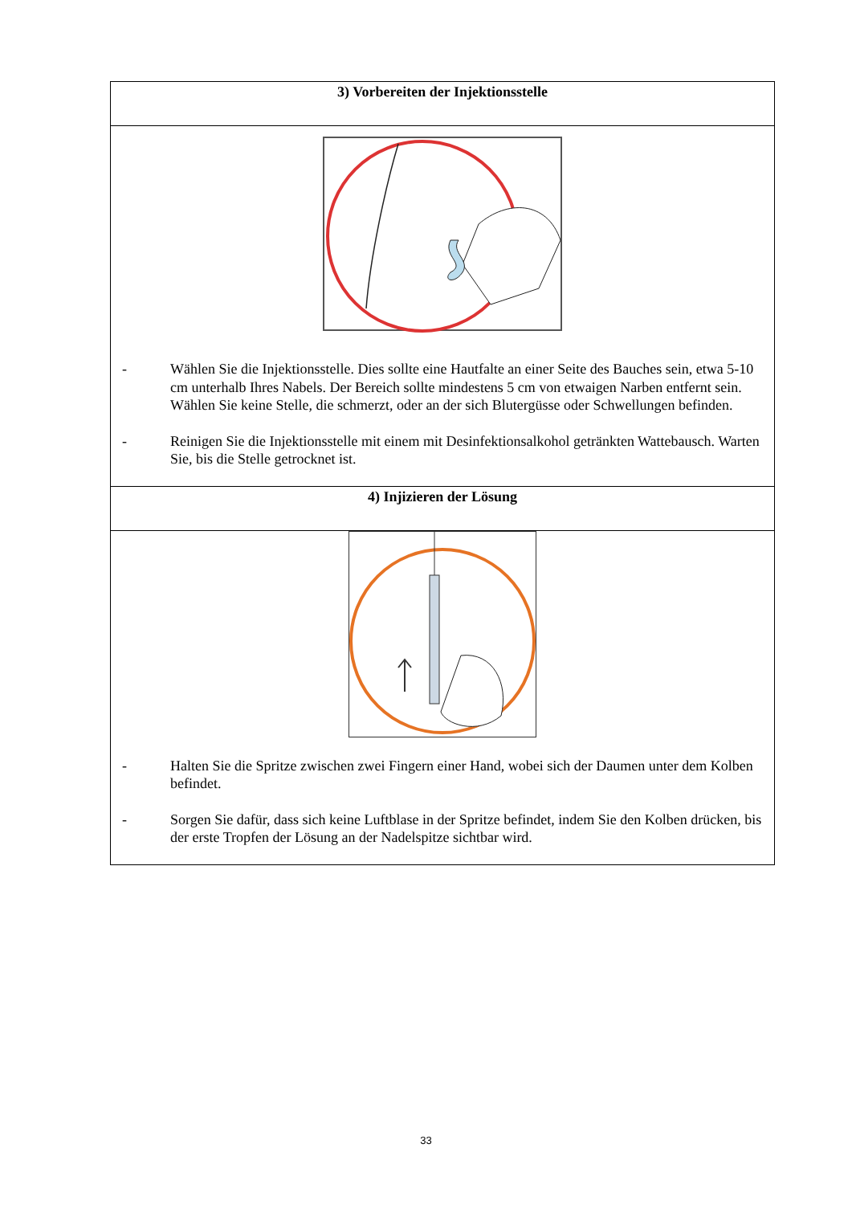| 3) Vorbereiten der Injektionsstelle |
| --- |
| - Wählen Sie die Injektionsstelle. Dies sollte eine Hautfalte an einer Seite des Bauches sein, etwa 5-10 cm unterhalb Ihres Nabels. Der Bereich sollte mindestens 5 cm von etwaigen Narben entfernt sein. Wählen Sie keine Stelle, die schmerzt, oder an der sich Blutergüsse oder Schwellungen befinden. - Reinigen Sie die Injektionsstelle mit einem mit Desinfektionsalkohol getränkten Wattebausch. Warten Sie, bis die Stelle getrocknet ist. |
| 4) Injizieren der Lösung |
| - Halten Sie die Spritze zwischen zwei Fingern einer Hand, wobei sich der Daumen unter dem Kolben befindet. - Sorgen Sie dafür, dass sich keine Luftblase in der Spritze befindet, indem Sie den Kolben drücken, bis der erste Tropfen der Lösung an der Nadelspitze sichtbar wird. |
33